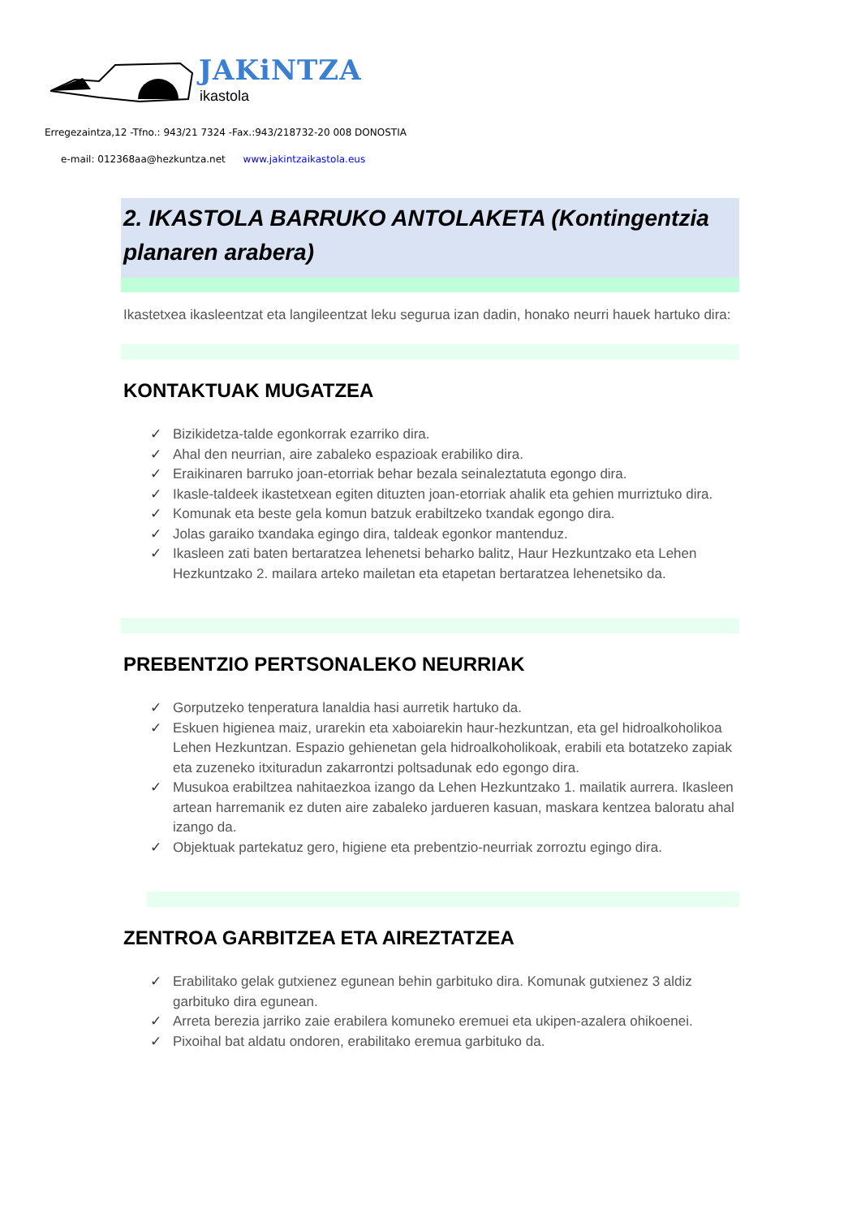JAKiNTZA
ikastola
Erregezaintza,12 -Tfno.: 943/21 7324 -Fax.:943/218732-20 008 DONOSTIA
e-mail: 012368aa@hezkuntza.net www.jakintzaikastola.eus
2. IKASTOLA BARRUKO ANTOLAKETA (Kontingentzia planaren arabera)
Ikastetxea ikasleentzat eta langileentzat leku segurua izan dadin, honako neurri hauek hartuko dira:
KONTAKTUAK MUGATZEA
✓ Bizikidetza-talde egonkorrak ezarriko dira.
✓ Ahal den neurrian, aire zabaleko espazioak erabiliko dira.
✓ Eraikinaren barruko joan-etorriak behar bezala seinaleztatuta egongo dira.
✓ Ikasle-taldeek ikastetxean egiten dituzten joan-etorriak ahalik eta gehien murriztuko dira.
✓ Komunak eta beste gela komun batzuk erabiltzeko txandak egongo dira.
✓ Jolas garaiko txandaka egingo dira, taldeak egonkor mantenduz.
✓ Ikasleen zati baten bertaratzea lehenetsi beharko balitz, Haur Hezkuntzako eta Lehen Hezkuntzako 2. mailara arteko mailetan eta etapetan bertaratzea lehenetsiko da.
PREBENTZIO PERTSONALEKO NEURRIAK
✓ Gorputzeko tenperatura lanaldia hasi aurretik hartuko da.
✓ Eskuen higienea maiz, urarekin eta xaboiarekin haur-hezkuntzan, eta gel hidroalkoholikoa Lehen Hezkuntzan. Espazio gehienetan gela hidroalkoholikoak, erabili eta botatzeko zapiak eta zuzeneko itxituradun zakarrontzi poltsadunak edo egongo dira.
✓ Musukoa erabiltzea nahitaezkoa izango da Lehen Hezkuntzako 1. mailatik aurrera. Ikasleen artean harremanik ez duten aire zabaleko jardueren kasuan, maskara kentzea baloratu ahal izango da.
✓ Objektuak partekatuz gero, higiene eta prebentzio-neurriak zorroztu egingo dira.
ZENTROA GARBITZEA ETA AIREZTATZEA
✓ Erabilitako gelak gutxienez egunean behin garbituko dira. Komunak gutxienez 3 aldiz garbituko dira egunean.
✓ Arreta berezia jarriko zaie erabilera komuneko eremuei eta ukipen-azalera ohikoenei.
✓ Pixoihal bat aldatu ondoren, erabilitako eremua garbituko da.